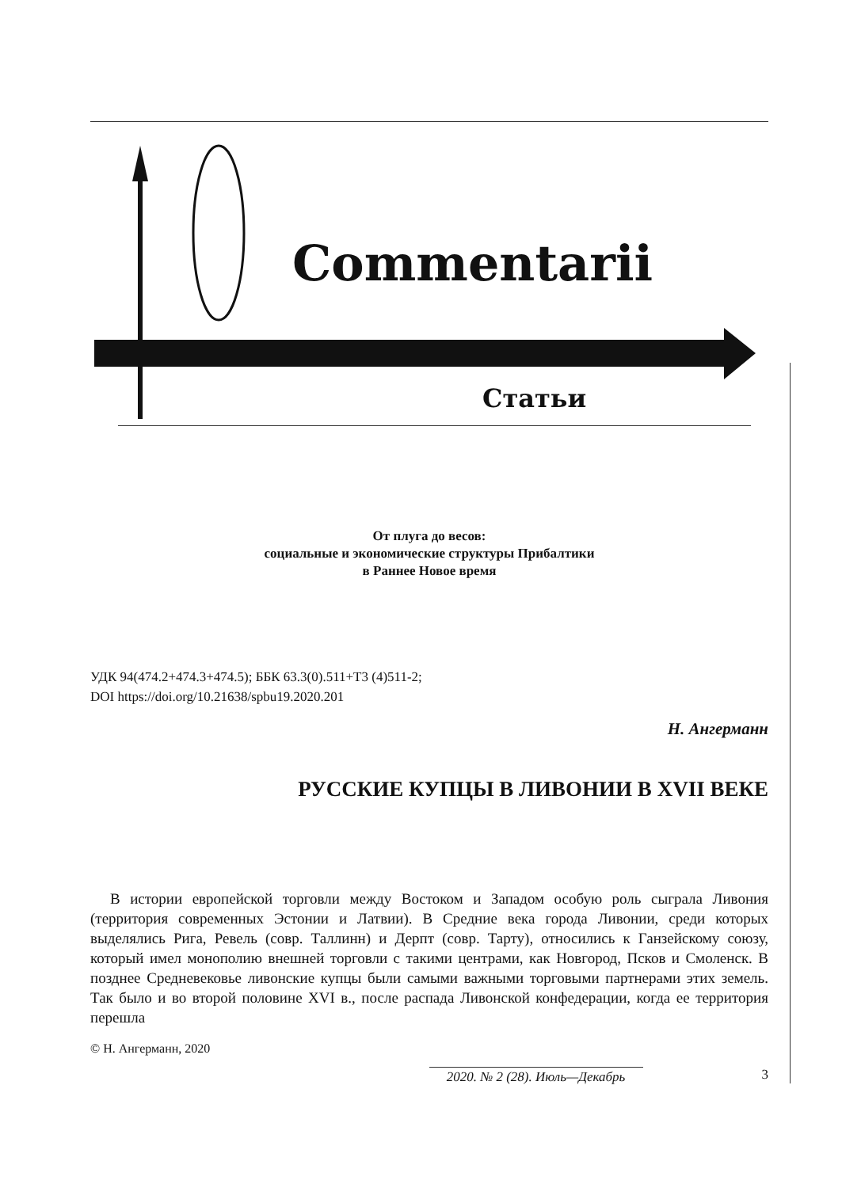Commentarii
Статьи
От плуга до весов:
социальные и экономические структуры Прибалтики
в Раннее Новое время
УДК 94(474.2+474.3+474.5); ББК 63.3(0).511+Т3 (4)511-2;
DOI https://doi.org/10.21638/spbu19.2020.201
Н. Ангерманн
РУССКИЕ КУПЦЫ В ЛИВОНИИ В XVII ВЕКЕ
В истории европейской торговли между Востоком и Западом особую роль сыграла Ливония (территория современных Эстонии и Латвии). В Средние века города Ливонии, среди которых выделялись Рига, Ревель (совр. Таллинн) и Дерпт (совр. Тарту), относились к Ганзейскому союзу, который имел монополию внешней торговли с такими центрами, как Новгород, Псков и Смоленск. В позднее Средневековье ливонские купцы были самыми важными торговыми партнерами этих земель. Так было и во второй половине XVI в., после распада Ливонской конфедерации, когда ее территория перешла
© Н. Ангерманн, 2020
2020. № 2 (28). Июль—Декабрь 3